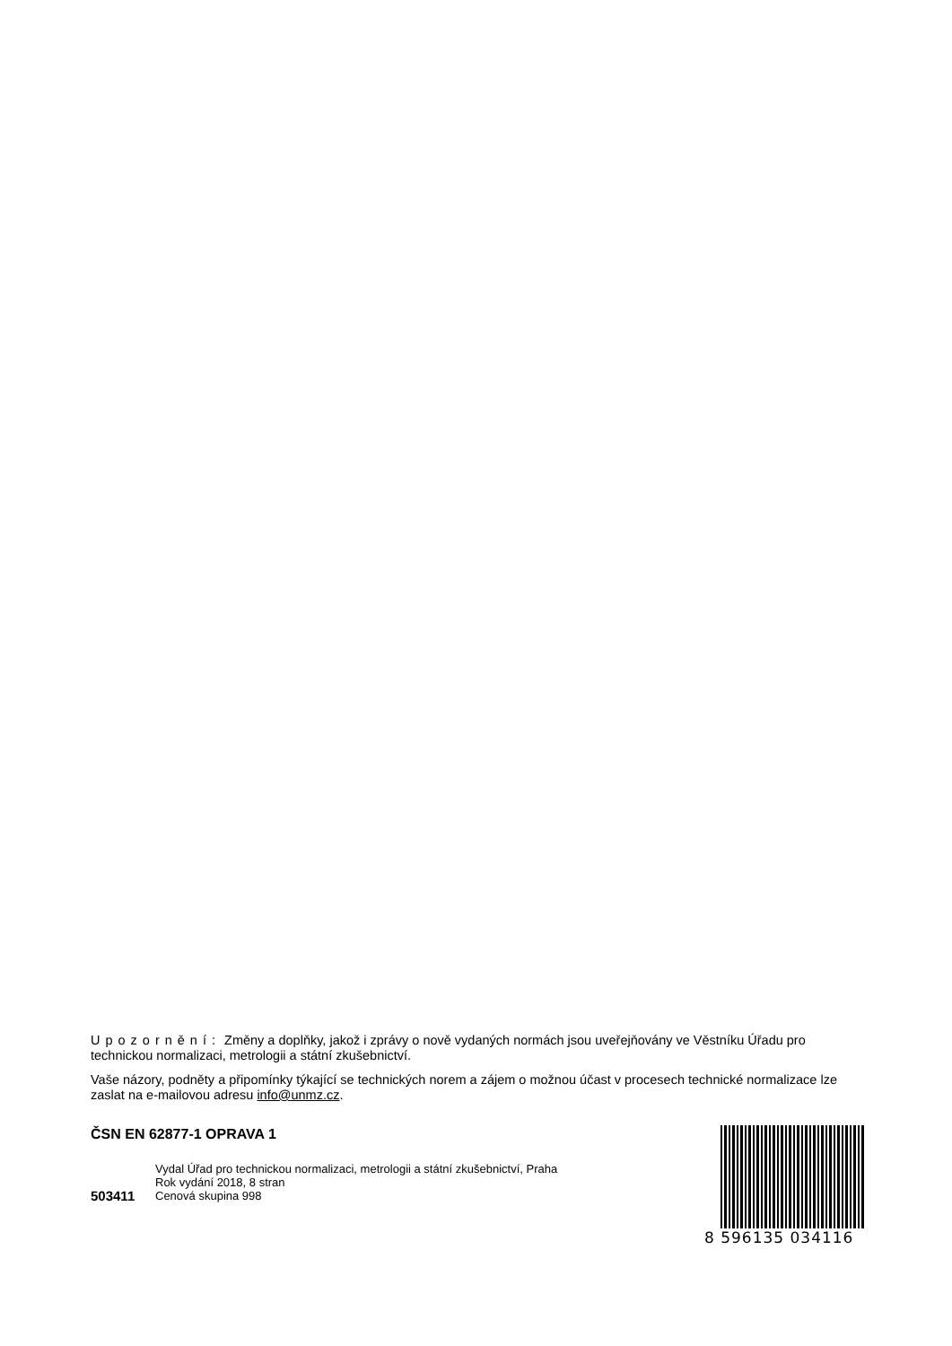Upozornění: Změny a doplňky, jakož i zprávy o nově vydaných normách jsou uveřejňovány ve Věstníku Úřadu pro technickou normalizaci, metrologii a státní zkušebnictví.
Vaše názory, podněty a připomínky týkající se technických norem a zájem o možnou účast v procesech technické normalizace lze zaslat na e-mailovou adresu info@unmz.cz.
ČSN EN 62877-1 OPRAVA 1
Vydal Úřad pro technickou normalizaci, metrologii a státní zkušebnictví, Praha
Rok vydání 2018, 8 stran
503411
Cenová skupina 998
8 596135 034116